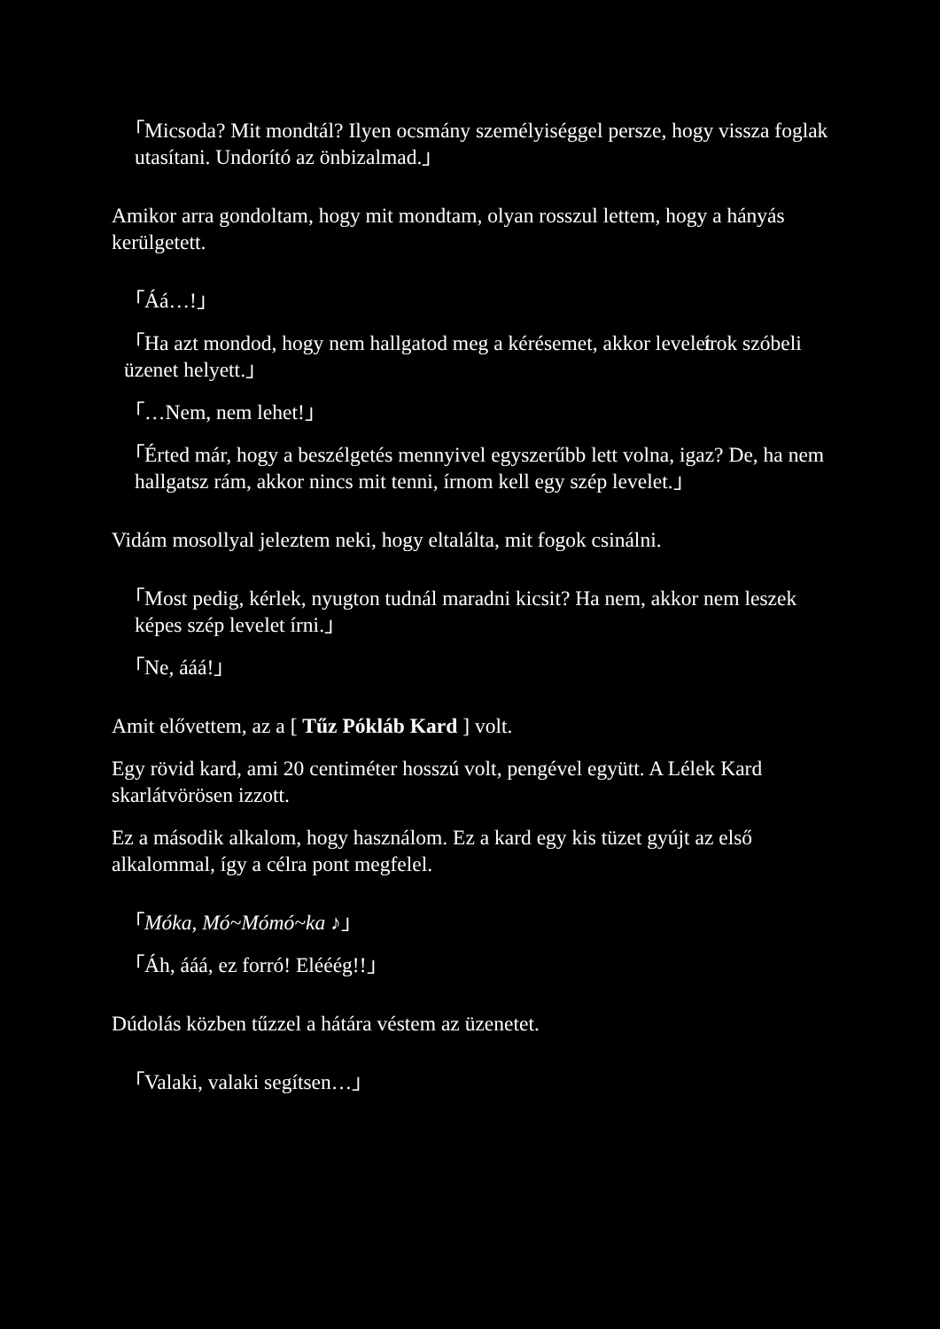「Micsoda? Mit mondtál? Ilyen ocsmány személyiséggel persze, hogy vissza foglak utasítani. Undorító az önbizalmad.」
Amikor arra gondoltam, hogy mit mondtam, olyan rosszul lettem, hogy a hányás kerülgetett.
「Áá…!」
「Ha azt mondod, hogy nem hallgatod meg a kérésemet, akkor levelet írok szóbeli üzenet helyett.」
「…Nem, nem lehet!」
「Érted már, hogy a beszélgetés mennyivel egyszerűbb lett volna, igaz? De, ha nem hallgatsz rám, akkor nincs mit tenni, írnom kell egy szép levelet.」
Vidám mosollyal jeleztem neki, hogy eltalálta, mit fogok csinálni.
「Most pedig, kérlek, nyugton tudnál maradni kicsit? Ha nem, akkor nem leszek képes szép levelet írni.」
「Ne, ááá!」
Amit elővettem, az a [ Tűz Pókláb Kard ] volt.
Egy rövid kard, ami 20 centiméter hosszú volt, pengével együtt. A Lélek Kard skarlátvörösen izzott.
Ez a második alkalom, hogy használom. Ez a kard egy kis tüzet gyújt az első alkalommal, így a célra pont megfelel.
「Móka, Mó~Mómó~ka ♪」
「Áh, ááá, ez forró! Elééég!!」
Dúdolás közben tűzzel a hátára véstem az üzenetet.
「Valaki, valaki segítsen…」